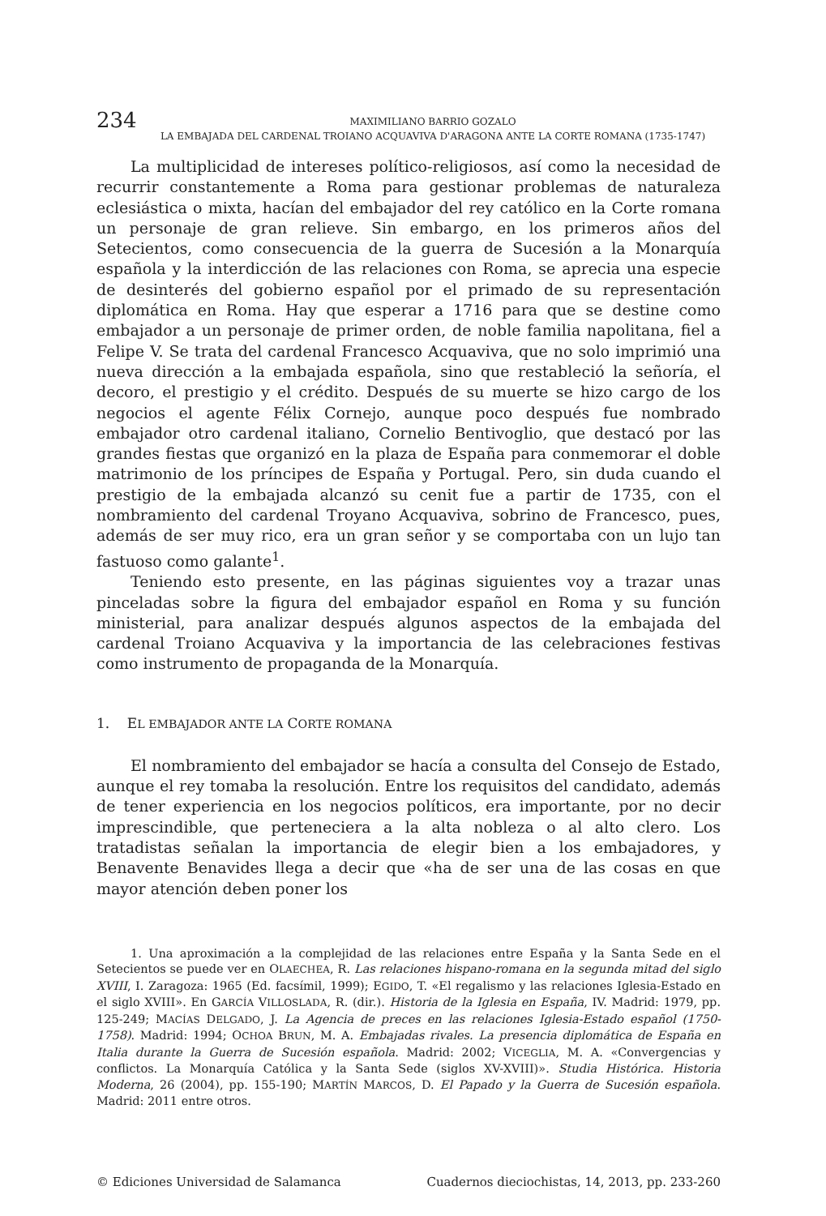234
MAXIMILIANO BARRIO GOZALO
LA EMBAJADA DEL CARDENAL TROIANO ACQUAVIVA D'ARAGONA ANTE LA CORTE ROMANA (1735-1747)
La multiplicidad de intereses político-religiosos, así como la necesidad de recurrir constantemente a Roma para gestionar problemas de naturaleza eclesiástica o mixta, hacían del embajador del rey católico en la Corte romana un personaje de gran relieve. Sin embargo, en los primeros años del Setecientos, como consecuencia de la guerra de Sucesión a la Monarquía española y la interdicción de las relaciones con Roma, se aprecia una especie de desinterés del gobierno español por el primado de su representación diplomática en Roma. Hay que esperar a 1716 para que se destine como embajador a un personaje de primer orden, de noble familia napolitana, fiel a Felipe V. Se trata del cardenal Francesco Acquaviva, que no solo imprimió una nueva dirección a la embajada española, sino que restableció la señoría, el decoro, el prestigio y el crédito. Después de su muerte se hizo cargo de los negocios el agente Félix Cornejo, aunque poco después fue nombrado embajador otro cardenal italiano, Cornelio Bentivoglio, que destacó por las grandes fiestas que organizó en la plaza de España para conmemorar el doble matrimonio de los príncipes de España y Portugal. Pero, sin duda cuando el prestigio de la embajada alcanzó su cenit fue a partir de 1735, con el nombramiento del cardenal Troyano Acquaviva, sobrino de Francesco, pues, además de ser muy rico, era un gran señor y se comportaba con un lujo tan fastuoso como galante<sup>1</sup>.
Teniendo esto presente, en las páginas siguientes voy a trazar unas pinceladas sobre la figura del embajador español en Roma y su función ministerial, para analizar después algunos aspectos de la embajada del cardenal Troiano Acquaviva y la importancia de las celebraciones festivas como instrumento de propaganda de la Monarquía.
1. EL EMBAJADOR ANTE LA CORTE ROMANA
El nombramiento del embajador se hacía a consulta del Consejo de Estado, aunque el rey tomaba la resolución. Entre los requisitos del candidato, además de tener experiencia en los negocios políticos, era importante, por no decir imprescindible, que perteneciera a la alta nobleza o al alto clero. Los tratadistas señalan la importancia de elegir bien a los embajadores, y Benavente Benavides llega a decir que «ha de ser una de las cosas en que mayor atención deben poner los
1. Una aproximación a la complejidad de las relaciones entre España y la Santa Sede en el Setecientos se puede ver en OLAECHEA, R. Las relaciones hispano-romana en la segunda mitad del siglo XVIII, I. Zaragoza: 1965 (Ed. facsímil, 1999); EGIDO, T. «El regalismo y las relaciones Iglesia-Estado en el siglo XVIII». En GARCÍA VILLOSLADA, R. (dir.). Historia de la Iglesia en España, IV. Madrid: 1979, pp. 125-249; MACÍAS DELGADO, J. La Agencia de preces en las relaciones Iglesia-Estado español (1750-1758). Madrid: 1994; OCHOA BRUN, M. A. Embajadas rivales. La presencia diplomática de España en Italia durante la Guerra de Sucesión española. Madrid: 2002; VICEGLIA, M. A. «Convergencias y conflictos. La Monarquía Católica y la Santa Sede (siglos XV-XVIII)». Studia Histórica. Historia Moderna, 26 (2004), pp. 155-190; MARTÍN MARCOS, D. El Papado y la Guerra de Sucesión española. Madrid: 2011 entre otros.
© Ediciones Universidad de Salamanca Cuadernos dieciochistas, 14, 2013, pp. 233-260